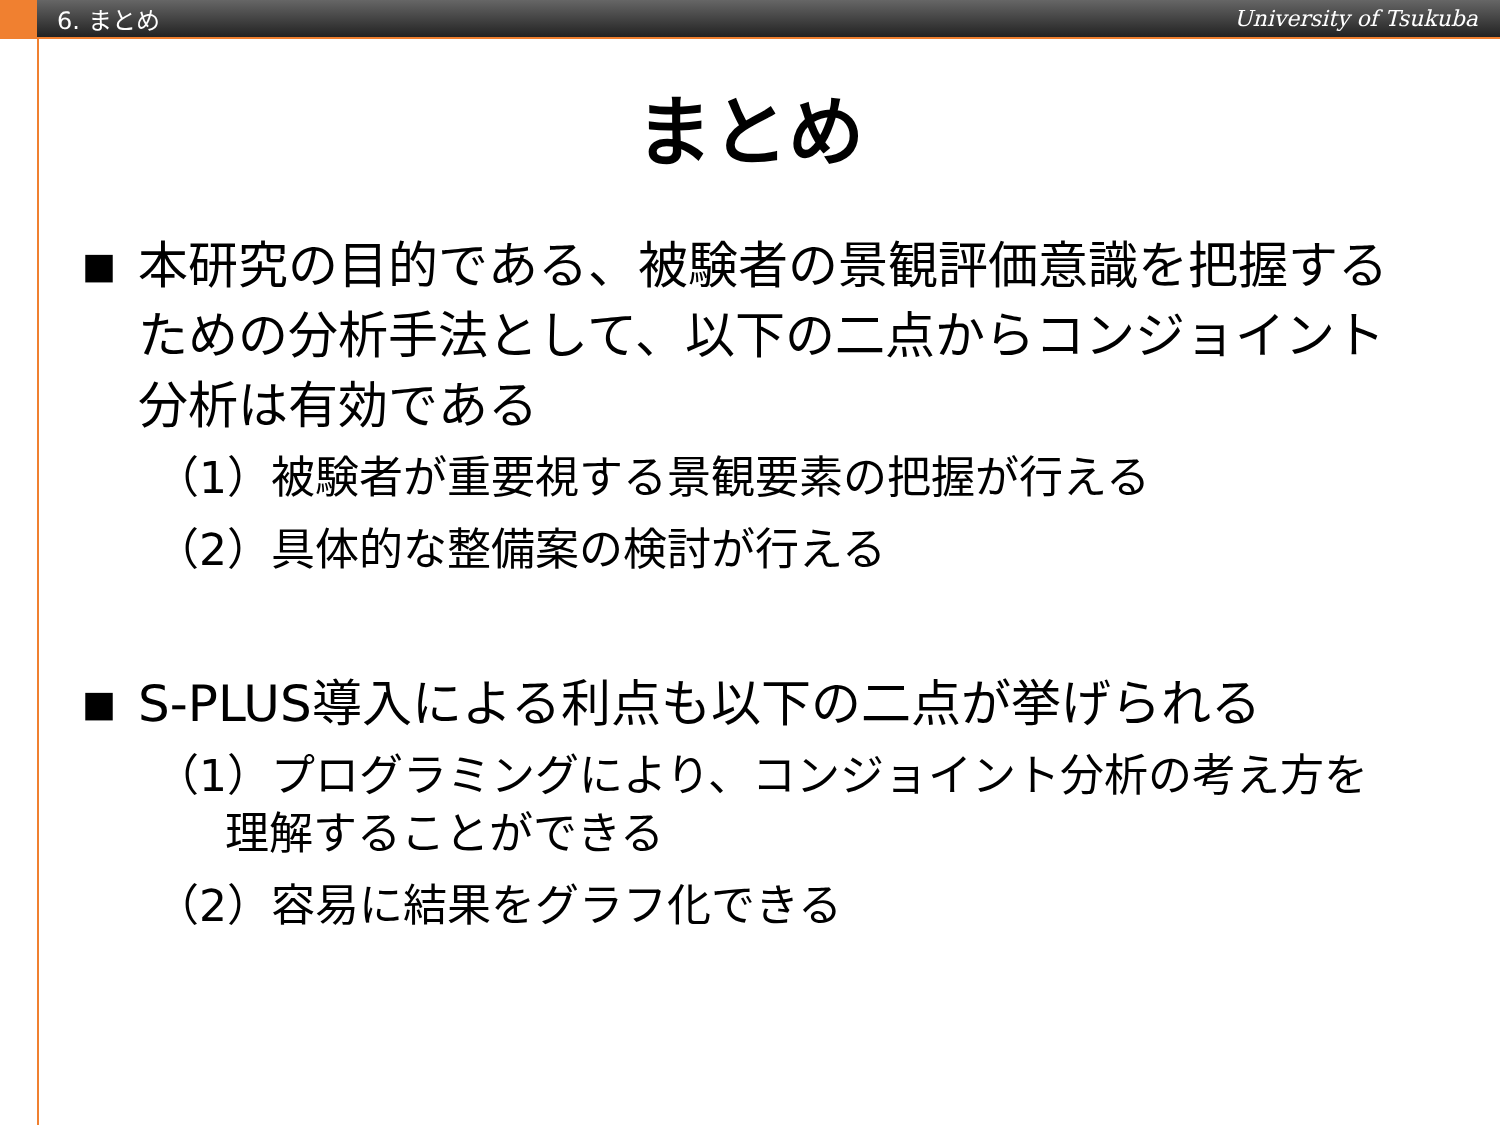6. まとめ University of Tsukuba
まとめ
■ 本研究の目的である、被験者の景観評価意識を把握するための分析手法として、以下の二点からコンジョイント分析は有効である
（1）被験者が重要視する景観要素の把握が行える
（2）具体的な整備案の検討が行える
■ S-PLUS導入による利点も以下の二点が挙げられる
（1）プログラミングにより、コンジョイント分析の考え方を
理解することができる
（2）容易に結果をグラフ化できる